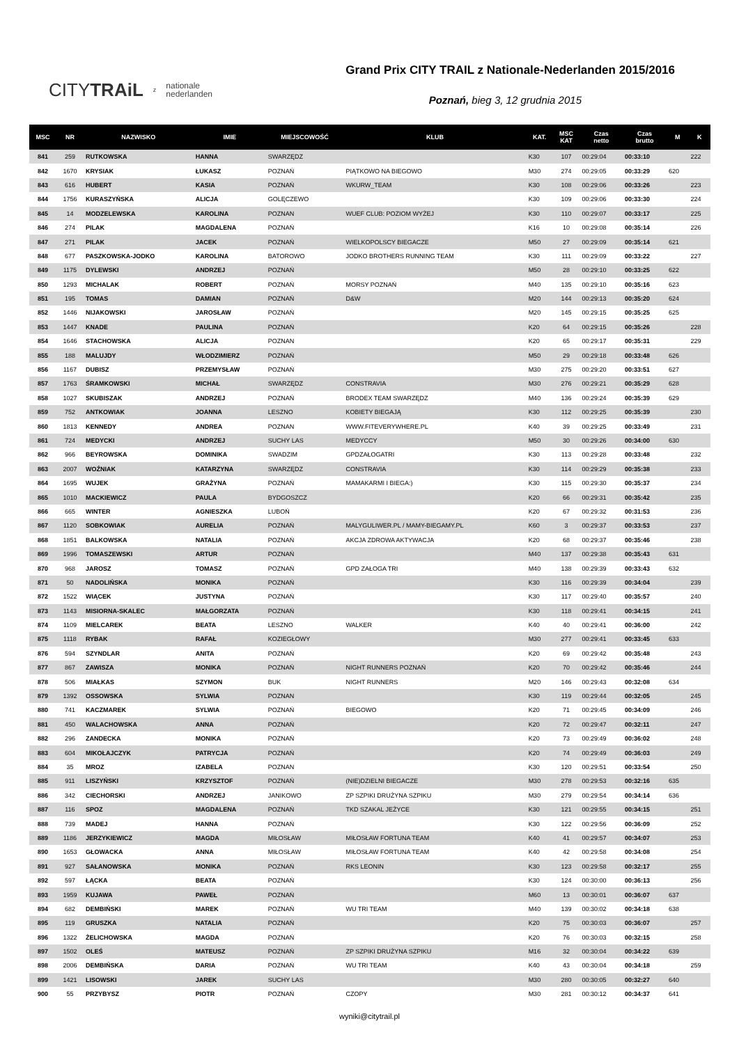CITYTRAiL z nationale
nederlanden
Grand Prix CITY TRAIL z Nationale-Nederlanden 2015/2016
Poznań, bieg 3, 12 grudnia 2015
| MSC | NR | NAZWISKO | IMIE | MIEJSCOWOŚĆ | KLUB | KAT. | MSC KAT | Czas netto | Czas brutto | M | K |
| --- | --- | --- | --- | --- | --- | --- | --- | --- | --- | --- | --- |
| 841 | 259 | RUTKOWSKA | HANNA | SWARZĘDZ | | K30 | 107 | 00:29:04 | 00:33:10 | | 222 |
| 842 | 1670 | KRYSIAK | ŁUKASZ | POZNAŃ | PIĄTKOWO NA BIEGOWO | M30 | 274 | 00:29:05 | 00:33:29 | 620 | |
| 843 | 616 | HUBERT | KASIA | POZNAŃ | WKURW_TEAM | K30 | 108 | 00:29:06 | 00:33:26 | | 223 |
| 844 | 1756 | KURASZYŃSKA | ALICJA | GOLĘCZEWO | | K30 | 109 | 00:29:06 | 00:33:30 | | 224 |
| 845 | 14 | MODZELEWSKA | KAROLINA | POZNAN | WUEF CLUB: POZIOM WYŻEJ | K30 | 110 | 00:29:07 | 00:33:17 | | 225 |
| 846 | 274 | PILAK | MAGDALENA | POZNAŃ | | K16 | 10 | 00:29:08 | 00:35:14 | | 226 |
| 847 | 271 | PILAK | JACEK | POZNAŃ | WIELKOPOLSCY BIEGACZE | M50 | 27 | 00:29:09 | 00:35:14 | 621 | |
| 848 | 677 | PASZKOWSKA-JODKO | KAROLINA | BATOROWO | JODKO BROTHERS RUNNING TEAM | K30 | 111 | 00:29:09 | 00:33:22 | | 227 |
| 849 | 1175 | DYLEWSKI | ANDRZEJ | POZNAŃ | | M50 | 28 | 00:29:10 | 00:33:25 | 622 | |
| 850 | 1293 | MICHALAK | ROBERT | POZNAŃ | MORSY POZNAŃ | M40 | 135 | 00:29:10 | 00:35:16 | 623 | |
| 851 | 195 | TOMAS | DAMIAN | POZNAŃ | D&W | M20 | 144 | 00:29:13 | 00:35:20 | 624 | |
| 852 | 1446 | NIJAKOWSKI | JAROSŁAW | POZNAŃ | | M20 | 145 | 00:29:15 | 00:35:25 | 625 | |
| 853 | 1447 | KNADE | PAULINA | POZNAŃ | | K20 | 64 | 00:29:15 | 00:35:26 | | 228 |
| 854 | 1646 | STACHOWSKA | ALICJA | POZNAN | | K20 | 65 | 00:29:17 | 00:35:31 | | 229 |
| 855 | 188 | MALUJDY | WŁODZIMIERZ | POZNAŃ | | M50 | 29 | 00:29:18 | 00:33:48 | 626 | |
| 856 | 1167 | DUBISZ | PRZEMYSŁAW | POZNAŃ | | M30 | 275 | 00:29:20 | 00:33:51 | 627 | |
| 857 | 1763 | ŚRAMKOWSKI | MICHAŁ | SWARZĘDZ | CONSTRAVIA | M30 | 276 | 00:29:21 | 00:35:29 | 628 | |
| 858 | 1027 | SKUBISZAK | ANDRZEJ | POZNAŃ | BRODEX TEAM SWARZĘDZ | M40 | 136 | 00:29:24 | 00:35:39 | 629 | |
| 859 | 752 | ANTKOWIAK | JOANNA | LESZNO | KOBIETY BIEGAJĄ | K30 | 112 | 00:29:25 | 00:35:39 | | 230 |
| 860 | 1813 | KENNEDY | ANDREA | POZNAN | WWW.FITEVERYWHERE.PL | K40 | 39 | 00:29:25 | 00:33:49 | | 231 |
| 861 | 724 | MEDYCKI | ANDRZEJ | SUCHY LAS | MEDYCCY | M50 | 30 | 00:29:26 | 00:34:00 | 630 | |
| 862 | 966 | BEYROWSKA | DOMINIKA | SWADZIM | GPDZAŁOGATRI | K30 | 113 | 00:29:28 | 00:33:48 | | 232 |
| 863 | 2007 | WOŹNIAK | KATARZYNA | SWARZĘDZ | CONSTRAVIA | K30 | 114 | 00:29:29 | 00:35:38 | | 233 |
| 864 | 1695 | WUJEK | GRAŻYNA | POZNAŃ | MAMAKARMI I BIEGA:) | K30 | 115 | 00:29:30 | 00:35:37 | | 234 |
| 865 | 1010 | MACKIEWICZ | PAULA | BYDGOSZCZ | | K20 | 66 | 00:29:31 | 00:35:42 | | 235 |
| 866 | 665 | WINTER | AGNIESZKA | LUBOŃ | | K20 | 67 | 00:29:32 | 00:31:53 | | 236 |
| 867 | 1120 | SOBKOWIAK | AURELIA | POZNAŃ | MALYGULIWER.PL / MAMY-BIEGAMY.PL | K60 | 3 | 00:29:37 | 00:33:53 | | 237 |
| 868 | 1851 | BALKOWSKA | NATALIA | POZNAŃ | AKCJA ZDROWA AKTYWACJA | K20 | 68 | 00:29:37 | 00:35:46 | | 238 |
| 869 | 1996 | TOMASZEWSKI | ARTUR | POZNAŃ | | M40 | 137 | 00:29:38 | 00:35:43 | 631 | |
| 870 | 968 | JAROSZ | TOMASZ | POZNAŃ | GPD ZAŁOGA TRI | M40 | 138 | 00:29:39 | 00:33:43 | 632 | |
| 871 | 50 | NADOLIŃSKA | MONIKA | POZNAŃ | | K30 | 116 | 00:29:39 | 00:34:04 | | 239 |
| 872 | 1522 | WIĄCEK | JUSTYNA | POZNAŃ | | K30 | 117 | 00:29:40 | 00:35:57 | | 240 |
| 873 | 1143 | MISIORNA-SKALEC | MAŁGORZATA | POZNAŃ | | K30 | 118 | 00:29:41 | 00:34:15 | | 241 |
| 874 | 1109 | MIELCAREK | BEATA | LESZNO | WALKER | K40 | 40 | 00:29:41 | 00:36:00 | | 242 |
| 875 | 1118 | RYBAK | RAFAŁ | KOZIEGŁOWY | | M30 | 277 | 00:29:41 | 00:33:45 | 633 | |
| 876 | 594 | SZYNDLAR | ANITA | POZNAŃ | | K20 | 69 | 00:29:42 | 00:35:48 | | 243 |
| 877 | 867 | ZAWISZA | MONIKA | POZNAŃ | NIGHT RUNNERS POZNAŃ | K20 | 70 | 00:29:42 | 00:35:46 | | 244 |
| 878 | 506 | MIAŁKAS | SZYMON | BUK | NIGHT RUNNERS | M20 | 146 | 00:29:43 | 00:32:08 | 634 | |
| 879 | 1392 | OSSOWSKA | SYLWIA | POZNAN | | K30 | 119 | 00:29:44 | 00:32:05 | | 245 |
| 880 | 741 | KACZMAREK | SYLWIA | POZNAŃ | BIEGOWO | K20 | 71 | 00:29:45 | 00:34:09 | | 246 |
| 881 | 450 | WALACHOWSKA | ANNA | POZNAŃ | | K20 | 72 | 00:29:47 | 00:32:11 | | 247 |
| 882 | 296 | ZANDECKA | MONIKA | POZNAŃ | | K20 | 73 | 00:29:49 | 00:36:02 | | 248 |
| 883 | 604 | MIKOŁAJCZYK | PATRYCJA | POZNAŃ | | K20 | 74 | 00:29:49 | 00:36:03 | | 249 |
| 884 | 35 | MROZ | IZABELA | POZNAN | | K30 | 120 | 00:29:51 | 00:33:54 | | 250 |
| 885 | 911 | LISZYŃSKI | KRZYSZTOF | POZNAŃ | (NIE)DZIELNI BIEGACZE | M30 | 278 | 00:29:53 | 00:32:16 | 635 | |
| 886 | 342 | CIECHORSKI | ANDRZEJ | JANIKOWO | ZP SZPIKI DRUŻYNA SZPIKU | M30 | 279 | 00:29:54 | 00:34:14 | 636 | |
| 887 | 116 | SPOZ | MAGDALENA | POZNAŃ | TKD SZAKAL JEŻYCE | K30 | 121 | 00:29:55 | 00:34:15 | | 251 |
| 888 | 739 | MADEJ | HANNA | POZNAŃ | | K30 | 122 | 00:29:56 | 00:36:09 | | 252 |
| 889 | 1186 | JERZYKIEWICZ | MAGDA | MIŁOSŁAW | MIŁOSŁAW FORTUNA TEAM | K40 | 41 | 00:29:57 | 00:34:07 | | 253 |
| 890 | 1653 | GŁOWACKA | ANNA | MIŁOSŁAW | MIŁOSŁAW FORTUNA TEAM | K40 | 42 | 00:29:58 | 00:34:08 | | 254 |
| 891 | 927 | SAŁANOWSKA | MONIKA | POZNAŃ | RKS LEONIN | K30 | 123 | 00:29:58 | 00:32:17 | | 255 |
| 892 | 597 | ŁĄCKA | BEATA | POZNAŃ | | K30 | 124 | 00:30:00 | 00:36:13 | | 256 |
| 893 | 1959 | KUJAWA | PAWEŁ | POZNAŃ | | M60 | 13 | 00:30:01 | 00:36:07 | 637 | |
| 894 | 682 | DEMBIŃSKI | MAREK | POZNAŃ | WU TRI TEAM | M40 | 139 | 00:30:02 | 00:34:18 | 638 | |
| 895 | 119 | GRUSZKA | NATALIA | POZNAŃ | | K20 | 75 | 00:30:03 | 00:36:07 | | 257 |
| 896 | 1322 | ŻELICHOWSKA | MAGDA | POZNAŃ | | K20 | 76 | 00:30:03 | 00:32:15 | | 258 |
| 897 | 1502 | OLEŚ | MATEUSZ | POZNAŃ | ZP SZPIKI DRUŻYNA SZPIKU | M16 | 32 | 00:30:04 | 00:34:22 | 639 | |
| 898 | 2006 | DEMBIŃSKA | DARIA | POZNAŃ | WU TRI TEAM | K40 | 43 | 00:30:04 | 00:34:18 | | 259 |
| 899 | 1421 | LISOWSKI | JAREK | SUCHY LAS | | M30 | 280 | 00:30:05 | 00:32:27 | 640 | |
| 900 | 55 | PRZYBYSZ | PIOTR | POZNAŃ | CZOPY | M30 | 281 | 00:30:12 | 00:34:37 | 641 | |
wyniki@citytrail.pl